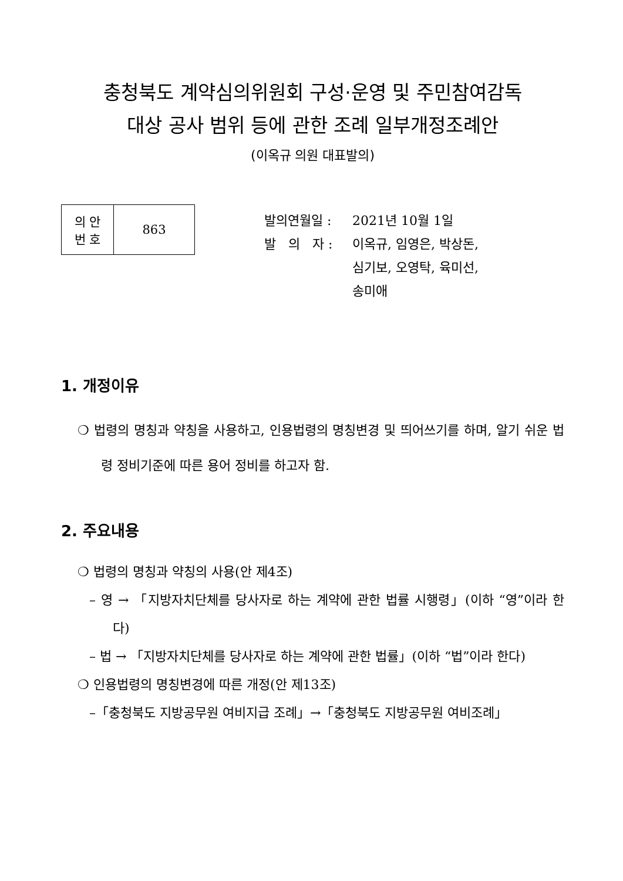충청북도 계약심의위원회 구성·운영 및 주민참여감독
대상 공사 범위 등에 관한 조례 일부개정조례안
(이옥규 의원 대표발의)
| 의 안 번 호 | 863 |
발의연월일 : 2021년 10월 1일
발 의 자 : 이옥규, 임영은, 박상돈,
심기보, 오영탁, 육미선,
송미애
1. 개정이유
❍ 법령의 명칭과 약칭을 사용하고, 인용법령의 명칭변경 및 띄어쓰기를 하며, 알기 쉬운 법령 정비기준에 따른 용어 정비를 하고자 함.
2. 주요내용
❍ 법령의 명칭과 약칭의 사용(안 제4조)
– 영 → 「지방자치단체를 당사자로 하는 계약에 관한 법률 시행령」(이하 “영”이라 한다)
– 법 → 「지방자치단체를 당사자로 하는 계약에 관한 법률」(이하 “법”이라 한다)
❍ 인용법령의 명칭변경에 따른 개정(안 제13조)
–「충청북도 지방공무원 여비지급 조례」→「충청북도 지방공무원 여비조례」